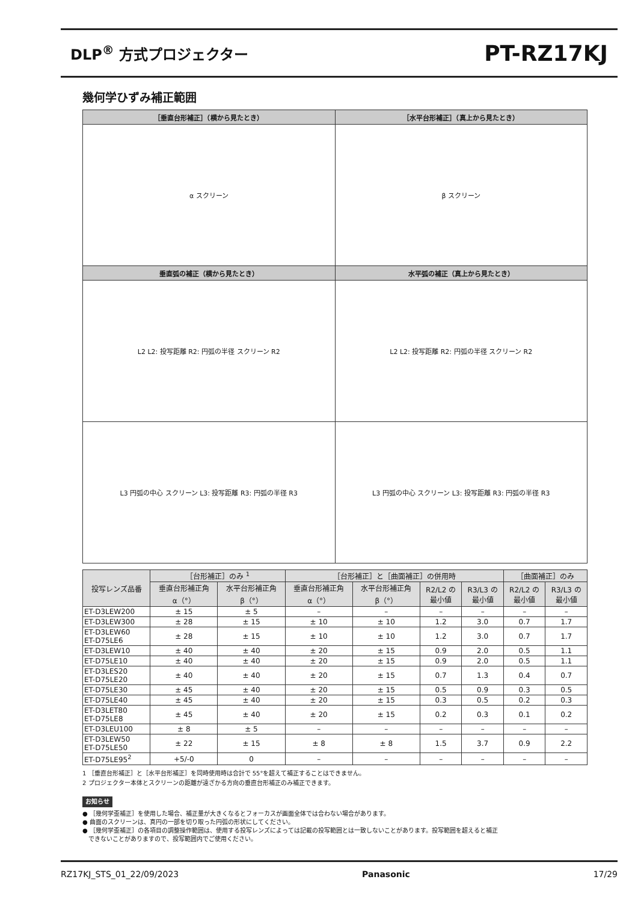DLP<sup>®</sup> 方式プロジェクター
PT-RZ17KJ
幾何学ひずみ補正範囲
| ［垂直台形補正］（横から見たとき） | ［水平台形補正］（真上から見たとき） |
| --- | --- |
| α スクリーン | β スクリーン |
| 垂直弧の補正（横から見たとき） | 水平弧の補正（真上から見たとき） |
| L2 L2: 投写距離 R2: 円弧の半径 スクリーン R2 | L2 L2: 投写距離 R2: 円弧の半径 スクリーン R2 |
| L3 円弧の中心 スクリーン L3: 投写距離 R3: 円弧の半径 R3 | L3 円弧の中心 スクリーン L3: 投写距離 R3: 円弧の半径 R3 |
| 投写レンズ品番 | ［台形補正］のみ <sup>1</sup> | | ［台形補正］と［曲面補正］の併用時 | | | | ［曲面補正］のみ | |
| --- | --- | --- | --- | --- | --- | --- | --- | --- |
| | 垂直台形補正角 α（°） | 水平台形補正角 β（°） | 垂直台形補正角 α（°） | 水平台形補正角 β（°） | R2/L2 の 最小値 | R3/L3 の 最小値 | R2/L2 の 最小値 | R3/L3 の 最小値 |
| ET-D3LEW200 | ± 15 | ± 5 | – | – | – | – | – | – |
| ET-D3LEW300 | ± 28 | ± 15 | ± 10 | ± 10 | 1.2 | 3.0 | 0.7 | 1.7 |
| ET-D3LEW60 ET-D75LE6 | ± 28 | ± 15 | ± 10 | ± 10 | 1.2 | 3.0 | 0.7 | 1.7 |
| ET-D3LEW10 | ± 40 | ± 40 | ± 20 | ± 15 | 0.9 | 2.0 | 0.5 | 1.1 |
| ET-D75LE10 | ± 40 | ± 40 | ± 20 | ± 15 | 0.9 | 2.0 | 0.5 | 1.1 |
| ET-D3LES20 ET-D75LE20 | ± 40 | ± 40 | ± 20 | ± 15 | 0.7 | 1.3 | 0.4 | 0.7 |
| ET-D75LE30 | ± 45 | ± 40 | ± 20 | ± 15 | 0.5 | 0.9 | 0.3 | 0.5 |
| ET-D75LE40 | ± 45 | ± 40 | ± 20 | ± 15 | 0.3 | 0.5 | 0.2 | 0.3 |
| ET-D3LET80 ET-D75LE8 | ± 45 | ± 40 | ± 20 | ± 15 | 0.2 | 0.3 | 0.1 | 0.2 |
| ET-D3LEU100 | ± 8 | ± 5 | – | – | – | – | – | – |
| ET-D3LEW50 ET-D75LE50 | ± 22 | ± 15 | ± 8 | ± 8 | 1.5 | 3.7 | 0.9 | 2.2 |
| ET-D75LE95<sup>2</sup> | +5/-0 | 0 | – | – | – | – | – | – |
1 ［垂直台形補正］と［水平台形補正］を同時使用時は合計で 55°を超えて補正することはできません。
2 プロジェクター本体とスクリーンの距離が遠ざかる方向の垂直台形補正のみ補正できます。
お知らせ
● ［幾何学歪補正］を使用した場合、補正量が大きくなるとフォーカスが画面全体では合わない場合があります。
● 曲面のスクリーンは、真円の一部を切り取った円弧の形状にしてください。
● ［幾何学歪補正］の各項目の調整操作範囲は、使用する投写レンズによっては記載の投写範囲とは一致しないことがあります。投写範囲を超えると補正
できないことがありますので、投写範囲内でご使用ください。
RZ17KJ_STS_01_22/09/2023 Panasonic 17/29